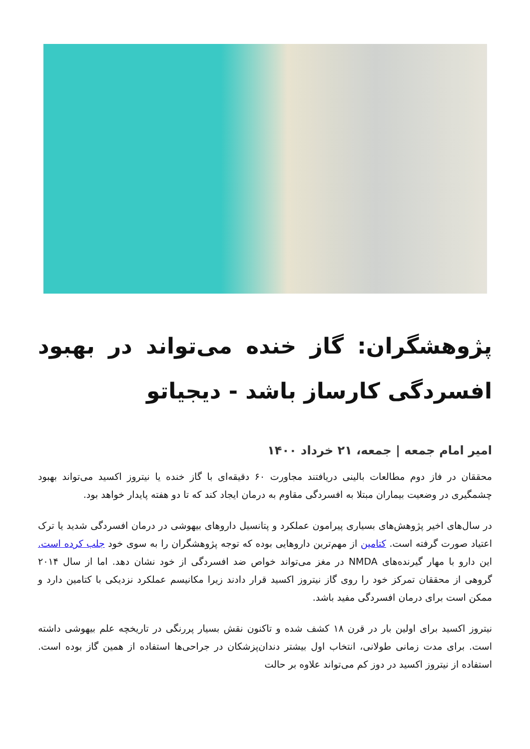پژوهشگران: گاز خنده می‌تواند در بهبود افسردگی کارساز باشد - دیجیاتو
امیر امام جمعه | جمعه، ۲۱ خرداد ۱۴۰۰
محققان در فاز دوم مطالعات بالینی دریافتند مجاورت ۶۰ دقیقه‌ای با گاز خنده یا نیتروز اکسید می‌تواند بهبود چشمگیری در وضعیت بیماران مبتلا به افسردگی مقاوم به درمان ایجاد کند که تا دو هفته پایدار خواهد بود.
در سال‌های اخیر پژوهش‌های بسیاری پیرامون عملکرد و پتانسیل داروهای بیهوشی در درمان افسردگی شدید یا ترک اعتیاد صورت گرفته است. کتامین از مهم‌ترین داروهایی بوده که توجه پژوهشگران را به سوی خود جلب کرده است. این دارو با مهار گیرنده‌های NMDA در مغز می‌تواند خواص ضد افسردگی از خود نشان دهد. اما از سال ۲۰۱۴ گروهی از محققان تمرکز خود را روی گاز نیتروز اکسید قرار دادند زیرا مکانیسم عملکرد نزدیکی با کتامین دارد و ممکن است برای درمان افسردگی مفید باشد.
نیتروز اکسید برای اولین بار در قرن ۱۸ کشف شده و تاکنون نقش بسیار پررنگی در تاریخچه علم بیهوشی داشته است. برای مدت زمانی طولانی، انتخاب اول بیشتر دندان‌پزشکان در جراحی‌ها استفاده از همین گاز بوده است. استفاده از نیتروز اکسید در دوز کم می‌تواند علاوه بر حالت